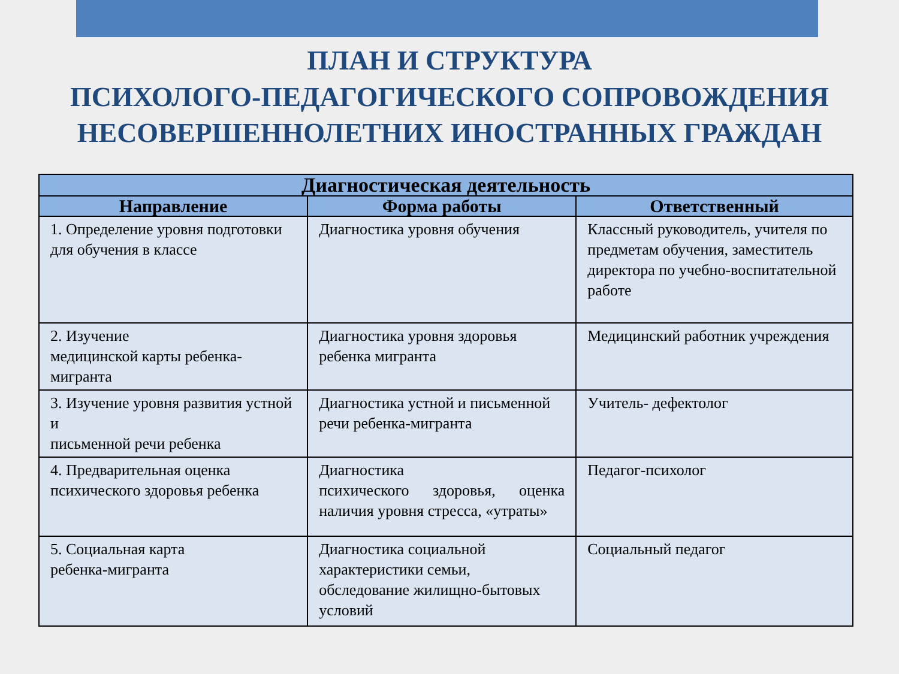ПЛАН И СТРУКТУРА
ПСИХОЛОГО-ПЕДАГОГИЧЕСКОГО СОПРОВОЖДЕНИЯ
НЕСОВЕРШЕННОЛЕТНИХ ИНОСТРАННЫХ ГРАЖДАН
| Диагностическая деятельность | | |
| --- | --- | --- |
| Направление | Форма работы | Ответственный |
| 1. Определение уровня подготовки для обучения в классе | Диагностика уровня обучения | Классный руководитель, учителя по предметам обучения, заместитель директора по учебно-воспитательной работе |
| 2. Изучение медицинской карты ребенка-мигранта | Диагностика уровня здоровья ребенка мигранта | Медицинский работник учреждения |
| 3. Изучение уровня развития устной и письменной речи ребенка | Диагностика устной и письменной речи ребенка-мигранта | Учитель- дефектолог |
| 4. Предварительная оценка психического здоровья ребенка | Диагностика психического здоровья, оценка наличия уровня стресса, «утраты» | Педагог-психолог |
| 5. Социальная карта ребенка-мигранта | Диагностика социальной характеристики семьи, обследование жилищно-бытовых условий | Социальный педагог |